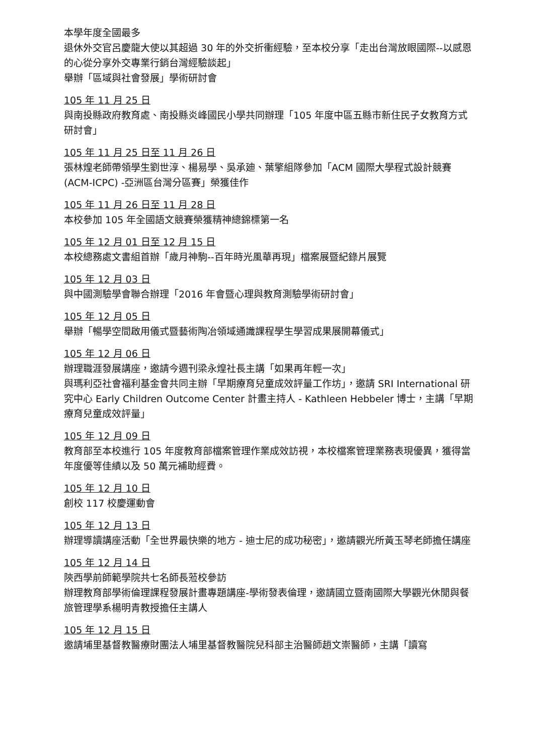本學年度全國最多
退休外交官呂慶龍大使以其超過 30 年的外交折衝經驗，至本校分享「走出台灣放眼國際--以感恩的心從分享外交專業行銷台灣經驗談起」
舉辦「區域與社會發展」學術研討會
105 年 11 月 25 日
與南投縣政府教育處、南投縣炎峰國民小學共同辦理「105 年度中區五縣市新住民子女教育方式研討會」
105 年 11 月 25 日至 11 月 26 日
張林煌老師帶領學生劉世淳、楊易學、吳承廸、葉擎組隊參加「ACM 國際大學程式設計競賽(ACM-ICPC) -亞洲區台灣分區賽」榮獲佳作
105 年 11 月 26 日至 11 月 28 日
本校參加 105 年全國語文競賽榮獲精神總錦標第一名
105 年 12 月 01 日至 12 月 15 日
本校總務處文書組首辦「歲月神駒--百年時光風華再現」檔案展暨紀錄片展覽
105 年 12 月 03 日
與中國測驗學會聯合辦理「2016 年會暨心理與教育測驗學術研討會」
105 年 12 月 05 日
舉辦「暢學空間啟用儀式暨藝術陶冶領域通識課程學生學習成果展開幕儀式」
105 年 12 月 06 日
辦理職涯發展講座，邀請今週刊梁永煌社長主講「如果再年輕一次」
與瑪利亞社會福利基金會共同主辦「早期療育兒童成效評量工作坊」，邀請 SRI International 研究中心 Early Children Outcome Center 計畫主持人 - Kathleen Hebbeler 博士，主講「早期療育兒童成效評量」
105 年 12 月 09 日
教育部至本校進行 105 年度教育部檔案管理作業成效訪視，本校檔案管理業務表現優異，獲得當年度優等佳績以及 50 萬元補助經費。
105 年 12 月 10 日
創校 117 校慶運動會
105 年 12 月 13 日
辦理導讀講座活動「全世界最快樂的地方 - 迪士尼的成功秘密」，邀請觀光所黃玉琴老師擔任講座
105 年 12 月 14 日
陝西學前師範學院共七名師長蒞校參訪
辦理教育部學術倫理課程發展計畫專題講座-學術發表倫理，邀請國立暨南國際大學觀光休閒與餐旅管理學系楊明青教授擔任主講人
105 年 12 月 15 日
邀請埔里基督教醫療財團法人埔里基督教醫院兒科部主治醫師趙文崇醫師，主講「讀寫